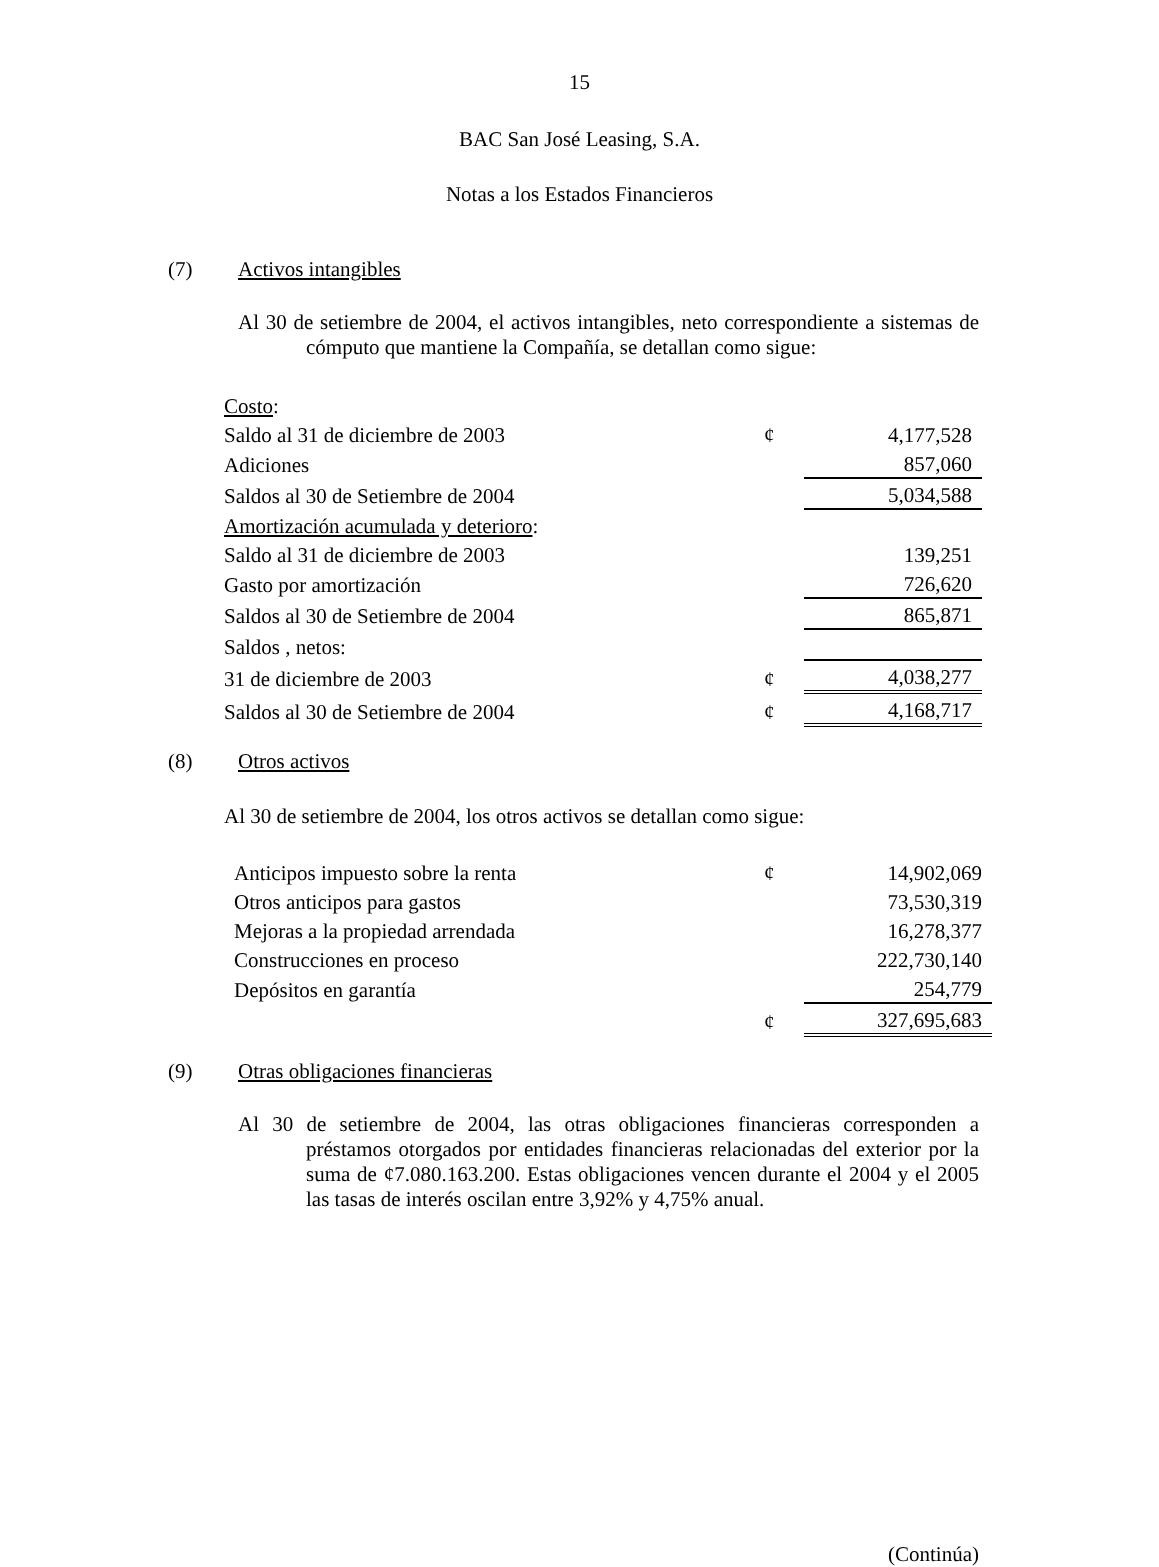15
BAC San José Leasing, S.A.
Notas a los Estados Financieros
(7) Activos intangibles
Al 30 de setiembre de 2004, el activos intangibles, neto correspondiente a sistemas de cómputo que mantiene la Compañía, se detallan como sigue:
| Costo : | | |
| Saldo al 31 de diciembre de 2003 | ¢ | 4,177,528 |
| Adiciones | | 857,060 |
| Saldos al 30 de Setiembre de 2004 | | 5,034,588 |
| Amortización acumulada y deterioro : | | |
| Saldo al 31 de diciembre de 2003 | | 139,251 |
| Gasto por amortización | | 726,620 |
| Saldos al 30 de Setiembre de 2004 | | 865,871 |
| Saldos , netos: | | |
| 31 de diciembre de 2003 | ¢ | 4,038,277 |
| Saldos al 30 de Setiembre de 2004 | ¢ | 4,168,717 |
(8) Otros activos
Al 30 de setiembre de 2004, los otros activos se detallan como sigue:
| Anticipos impuesto sobre la renta | ¢ | 14,902,069 |
| Otros anticipos para gastos | | 73,530,319 |
| Mejoras a la propiedad arrendada | | 16,278,377 |
| Construcciones en proceso | | 222,730,140 |
| Depósitos en garantía | | 254,779 |
| | ¢ | 327,695,683 |
(9) Otras obligaciones financieras
Al 30 de setiembre de 2004, las otras obligaciones financieras corresponden a préstamos otorgados por entidades financieras relacionadas del exterior por la suma de ¢7.080.163.200. Estas obligaciones vencen durante el 2004 y el 2005 las tasas de interés oscilan entre 3,92% y 4,75% anual.
(Continúa)